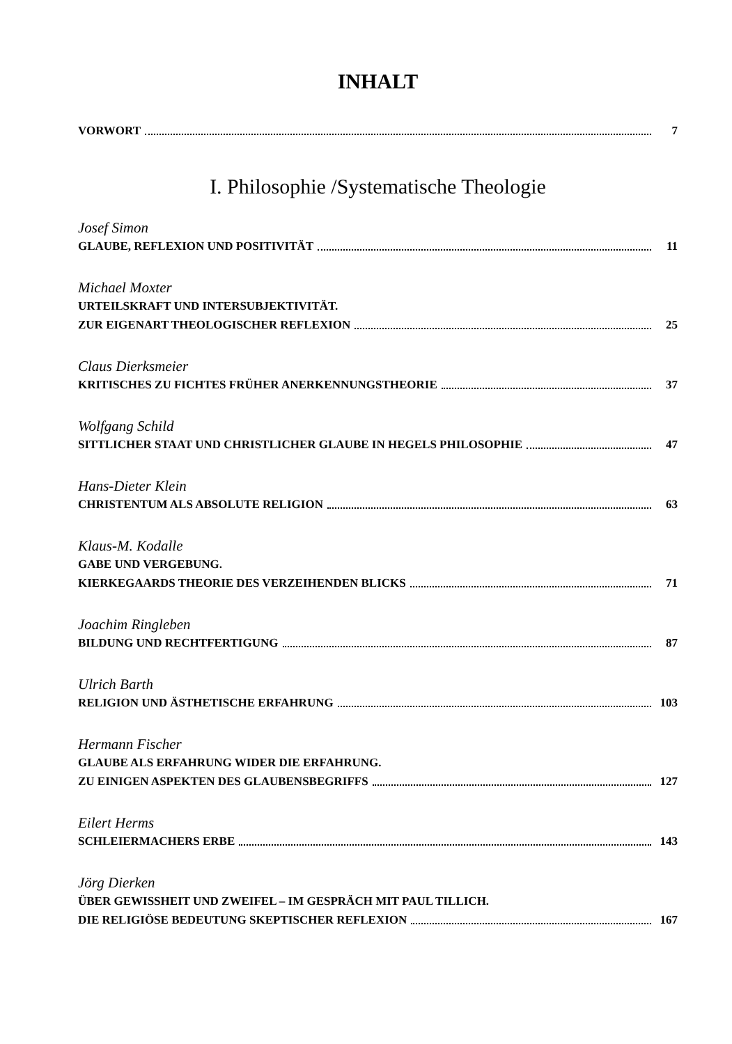INHALT
VORWORT 7
I. Philosophie /Systematische Theologie
Josef Simon
GLAUBE, REFLEXION UND POSITIVITÄT 11
Michael Moxter
URTEILSKRAFT UND INTERSUBJEKTIVITÄT.
ZUR EIGENART THEOLOGISCHER REFLEXION 25
Claus Dierksmeier
KRITISCHES ZU FICHTES FRÜHER ANERKENNUNGSTHEORIE 37
Wolfgang Schild
SITTLICHER STAAT UND CHRISTLICHER GLAUBE IN HEGELS PHILOSOPHIE 47
Hans-Dieter Klein
CHRISTENTUM ALS ABSOLUTE RELIGION 63
Klaus-M. Kodalle
GABE UND VERGEBUNG.
KIERKEGAARDS THEORIE DES VERZEIHENDEN BLICKS 71
Joachim Ringleben
BILDUNG UND RECHTFERTIGUNG 87
Ulrich Barth
RELIGION UND ÄSTHETISCHE ERFAHRUNG 103
Hermann Fischer
GLAUBE ALS ERFAHRUNG WIDER DIE ERFAHRUNG.
ZU EINIGEN ASPEKTEN DES GLAUBENSBEGRIFFS 127
Eilert Herms
SCHLEIERMACHERS ERBE 143
Jörg Dierken
ÜBER GEWISSHEIT UND ZWEIFEL – IM GESPRÄCH MIT PAUL TILLICH.
DIE RELIGIÖSE BEDEUTUNG SKEPTISCHER REFLEXION 167